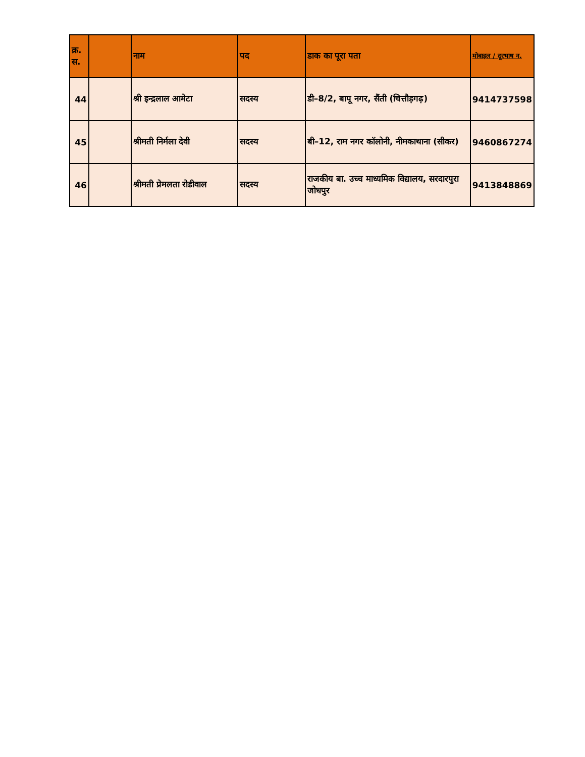| क्र. स. | | नाम | पद | डाक का पूरा पता | मोबाइल / दूरभाष न. |
| --- | --- | --- | --- | --- | --- |
| 44 | | श्री इन्द्रलाल आमेटा | सदस्य | डी–8/2, बापू नगर, सैंती (चित्तौड़गढ़) | 9414737598 |
| 45 | | श्रीमती निर्मला देवी | सदस्य | बी–12, राम नगर कॉलोनी, नीमकाथाना (सीकर) | 9460867274 |
| 46 | | श्रीमती प्रेमलता रोडीवाल | सदस्य | राजकीय बा. उच्च माध्यमिक विद्यालय, सरदारपुरा जोधपुर | 9413848869 |